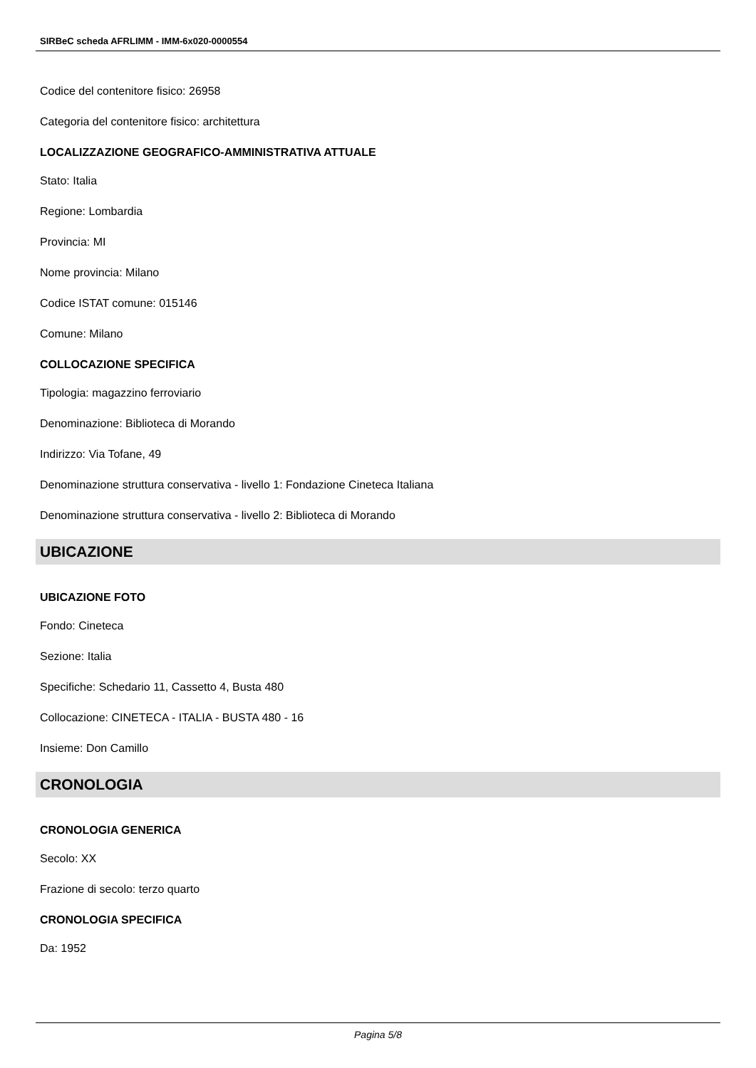SIRBeC scheda AFRLIMM - IMM-6x020-0000554
Codice del contenitore fisico: 26958
Categoria del contenitore fisico: architettura
LOCALIZZAZIONE GEOGRAFICO-AMMINISTRATIVA ATTUALE
Stato: Italia
Regione: Lombardia
Provincia: MI
Nome provincia: Milano
Codice ISTAT comune: 015146
Comune: Milano
COLLOCAZIONE SPECIFICA
Tipologia: magazzino ferroviario
Denominazione: Biblioteca di Morando
Indirizzo: Via Tofane, 49
Denominazione struttura conservativa - livello 1: Fondazione Cineteca Italiana
Denominazione struttura conservativa - livello 2: Biblioteca di Morando
UBICAZIONE
UBICAZIONE FOTO
Fondo: Cineteca
Sezione: Italia
Specifiche: Schedario 11, Cassetto 4, Busta 480
Collocazione: CINETECA - ITALIA - BUSTA 480 - 16
Insieme: Don Camillo
CRONOLOGIA
CRONOLOGIA GENERICA
Secolo: XX
Frazione di secolo: terzo quarto
CRONOLOGIA SPECIFICA
Da: 1952
Pagina 5/8